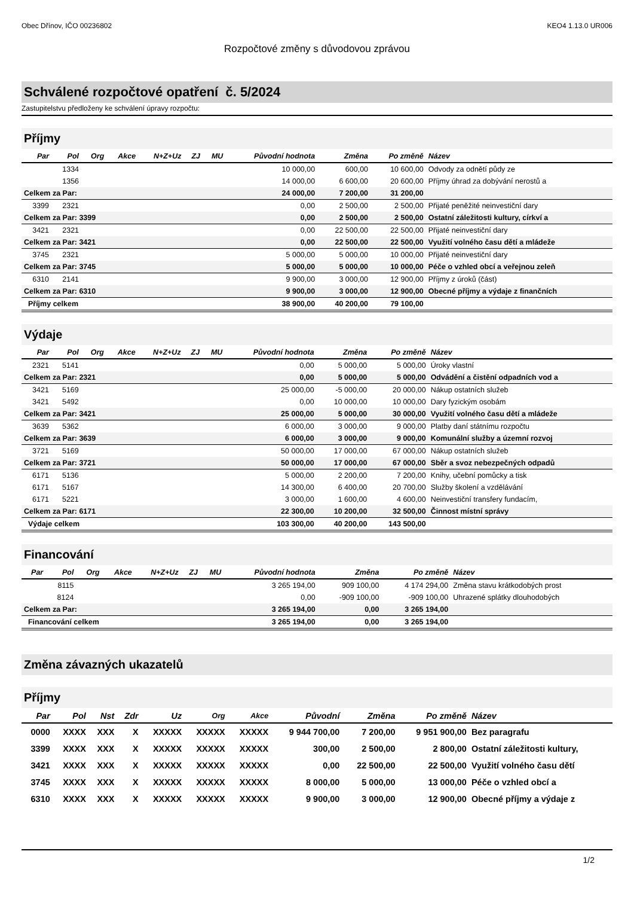Obec Dřínov, IČO 00236802 KEO4 1.13.0 UR006
Rozpočtové změny s důvodovou zprávou
Schválené rozpočtové opatření č. 5/2024
Zastupitelstvu předloženy ke schválení úpravy rozpočtu:
Příjmy
| Par | Pol | Org | Akce | N+Z+Uz | ZJ | MU | Původní hodnota | Změna | Po změně | Název |
| --- | --- | --- | --- | --- | --- | --- | --- | --- | --- | --- |
| | 1334 | | | | | | 10 000,00 | 600,00 | 10 600,00 | Odvody za odnětí půdy ze |
| | 1356 | | | | | | 14 000,00 | 6 600,00 | 20 600,00 | Příjmy úhrad za dobývání nerostů a |
| Celkem za Par: | | | | | | | 24 000,00 | 7 200,00 | 31 200,00 | |
| 3399 | 2321 | | | | | | 0,00 | 2 500,00 | 2 500,00 | Přijaté peněžité neinvestiční dary |
| Celkem za Par: 3399 | | | | | | | 0,00 | 2 500,00 | 2 500,00 | Ostatní záležitosti kultury, církví a |
| 3421 | 2321 | | | | | | 0,00 | 22 500,00 | 22 500,00 | Přijaté neinvestiční dary |
| Celkem za Par: 3421 | | | | | | | 0,00 | 22 500,00 | 22 500,00 | Využití volného času dětí a mládeže |
| 3745 | 2321 | | | | | | 5 000,00 | 5 000,00 | 10 000,00 | Přijaté neinvestiční dary |
| Celkem za Par: 3745 | | | | | | | 5 000,00 | 5 000,00 | 10 000,00 | Péče o vzhled obcí a veřejnou zeleň |
| 6310 | 2141 | | | | | | 9 900,00 | 3 000,00 | 12 900,00 | Příjmy z úroků (část) |
| Celkem za Par: 6310 | | | | | | | 9 900,00 | 3 000,00 | 12 900,00 | Obecné příjmy a výdaje z finančních |
| Příjmy celkem | | | | | | | 38 900,00 | 40 200,00 | 79 100,00 | |
Výdaje
| Par | Pol | Org | Akce | N+Z+Uz | ZJ | MU | Původní hodnota | Změna | Po změně | Název |
| --- | --- | --- | --- | --- | --- | --- | --- | --- | --- | --- |
| 2321 | 5141 | | | | | | 0,00 | 5 000,00 | 5 000,00 | Úroky vlastní |
| Celkem za Par: 2321 | | | | | | | 0,00 | 5 000,00 | 5 000,00 | Odvádění a čistění odpadních vod a |
| 3421 | 5169 | | | | | | 25 000,00 | -5 000,00 | 20 000,00 | Nákup ostatních služeb |
| 3421 | 5492 | | | | | | 0,00 | 10 000,00 | 10 000,00 | Dary fyzickým osobám |
| Celkem za Par: 3421 | | | | | | | 25 000,00 | 5 000,00 | 30 000,00 | Využití volného času dětí a mládeže |
| 3639 | 5362 | | | | | | 6 000,00 | 3 000,00 | 9 000,00 | Platby daní státnímu rozpočtu |
| Celkem za Par: 3639 | | | | | | | 6 000,00 | 3 000,00 | 9 000,00 | Komunální služby a územní rozvoj |
| 3721 | 5169 | | | | | | 50 000,00 | 17 000,00 | 67 000,00 | Nákup ostatních služeb |
| Celkem za Par: 3721 | | | | | | | 50 000,00 | 17 000,00 | 67 000,00 | Sběr a svoz nebezpečných odpadů |
| 6171 | 5136 | | | | | | 5 000,00 | 2 200,00 | 7 200,00 | Knihy, učební pomůcky a tisk |
| 6171 | 5167 | | | | | | 14 300,00 | 6 400,00 | 20 700,00 | Služby školení a vzdělávání |
| 6171 | 5221 | | | | | | 3 000,00 | 1 600,00 | 4 600,00 | Neinvestiční transfery fundacím, |
| Celkem za Par: 6171 | | | | | | | 22 300,00 | 10 200,00 | 32 500,00 | Činnost místní správy |
| Výdaje celkem | | | | | | | 103 300,00 | 40 200,00 | 143 500,00 | |
Financování
| Par | Pol | Org | Akce | N+Z+Uz | ZJ | MU | Původní hodnota | Změna | Po změně | Název |
| --- | --- | --- | --- | --- | --- | --- | --- | --- | --- | --- |
| | 8115 | | | | | | 3 265 194,00 | 909 100,00 | 4 174 294,00 | Změna stavu krátkodobých prost |
| | 8124 | | | | | | 0,00 | -909 100,00 | -909 100,00 | Uhrazené splátky dlouhodobých |
| Celkem za Par: | | | | | | | 3 265 194,00 | 0,00 | 3 265 194,00 | |
| Financování celkem | | | | | | | 3 265 194,00 | 0,00 | 3 265 194,00 | |
Změna závazných ukazatelů
Příjmy
| Par | Pol | Nst | Zdr | Uz | Org | Akce | Původní | Změna | Po změně | Název |
| --- | --- | --- | --- | --- | --- | --- | --- | --- | --- | --- |
| 0000 | XXXX | XXX | X | XXXXX | XXXXX | XXXXX | 9 944 700,00 | 7 200,00 | 9 951 900,00 | Bez paragrafu |
| 3399 | XXXX | XXX | X | XXXXX | XXXXX | XXXXX | 300,00 | 2 500,00 | 2 800,00 | Ostatní záležitosti kultury, |
| 3421 | XXXX | XXX | X | XXXXX | XXXXX | XXXXX | 0,00 | 22 500,00 | 22 500,00 | Využití volného času dětí |
| 3745 | XXXX | XXX | X | XXXXX | XXXXX | XXXXX | 8 000,00 | 5 000,00 | 13 000,00 | Péče o vzhled obcí a |
| 6310 | XXXX | XXX | X | XXXXX | XXXXX | XXXXX | 9 900,00 | 3 000,00 | 12 900,00 | Obecné příjmy a výdaje z |
1/2